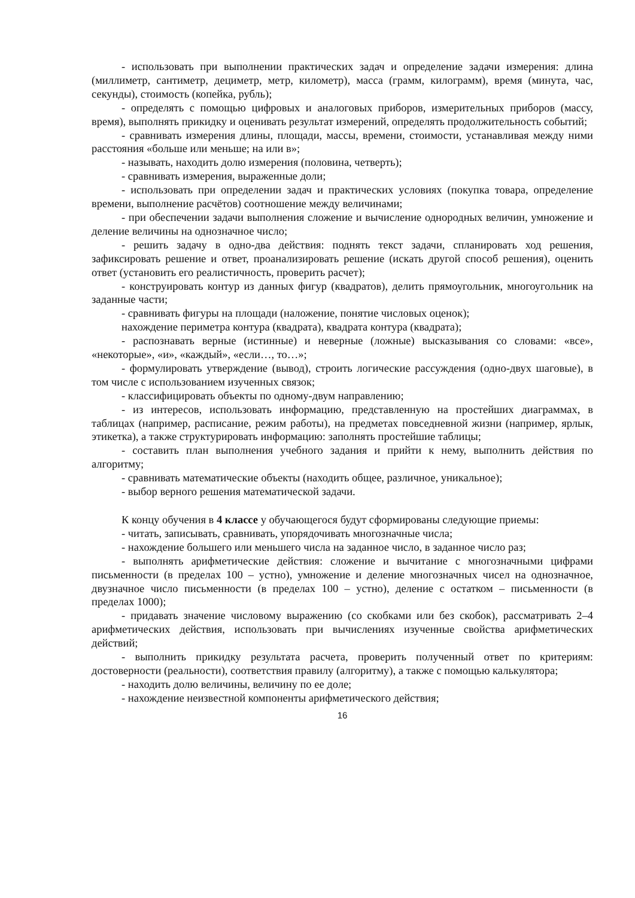- использовать при выполнении практических задач и определение задачи измерения: длина (миллиметр, сантиметр, дециметр, метр, километр), масса (грамм, килограмм), время (минута, час, секунды), стоимость (копейка, рубль);
- определять с помощью цифровых и аналоговых приборов, измерительных приборов (массу, время), выполнять прикидку и оценивать результат измерений, определять продолжительность событий;
- сравнивать измерения длины, площади, массы, времени, стоимости, устанавливая между ними расстояния «больше или меньше; на или в»;
- называть, находить долю измерения (половина, четверть);
- сравнивать измерения, выраженные доли;
- использовать при определении задач и практических условиях (покупка товара, определение времени, выполнение расчётов) соотношение между величинами;
- при обеспечении задачи выполнения сложение и вычисление однородных величин, умножение и деление величины на однозначное число;
- решить задачу в одно-два действия: поднять текст задачи, спланировать ход решения, зафиксировать решение и ответ, проанализировать решение (искать другой способ решения), оценить ответ (установить его реалистичность, проверить расчет);
- конструировать контур из данных фигур (квадратов), делить прямоугольник, многоугольник на заданные части;
- сравнивать фигуры на площади (наложение, понятие числовых оценок);
нахождение периметра контура (квадрата), квадрата контура (квадрата);
- распознавать верные (истинные) и неверные (ложные) высказывания со словами: «все», «некоторые», «и», «каждый», «если…, то…»;
- формулировать утверждение (вывод), строить логические рассуждения (одно-двух шаговые), в том числе с использованием изученных связок;
- классифицировать объекты по одному-двум направлению;
- из интересов, использовать информацию, представленную на простейших диаграммах, в таблицах (например, расписание, режим работы), на предметах повседневной жизни (например, ярлык, этикетка), а также структурировать информацию: заполнять простейшие таблицы;
- составить план выполнения учебного задания и прийти к нему, выполнить действия по алгоритму;
- сравнивать математические объекты (находить общее, различное, уникальное);
- выбор верного решения математической задачи.
К концу обучения в 4 классе у обучающегося будут сформированы следующие приемы:
- читать, записывать, сравнивать, упорядочивать многозначные числа;
- нахождение большего или меньшего числа на заданное число, в заданное число раз;
- выполнять арифметические действия: сложение и вычитание с многозначными цифрами письменности (в пределах 100 – устно), умножение и деление многозначных чисел на однозначное, двузначное число письменности (в пределах 100 – устно), деление с остатком – письменности (в пределах 1000);
- придавать значение числовому выражению (со скобками или без скобок), рассматривать 2–4 арифметических действия, использовать при вычислениях изученные свойства арифметических действий;
- выполнить прикидку результата расчета, проверить полученный ответ по критериям: достоверности (реальности), соответствия правилу (алгоритму), а также с помощью калькулятора;
- находить долю величины, величину по ее доле;
- нахождение неизвестной компоненты арифметического действия;
16